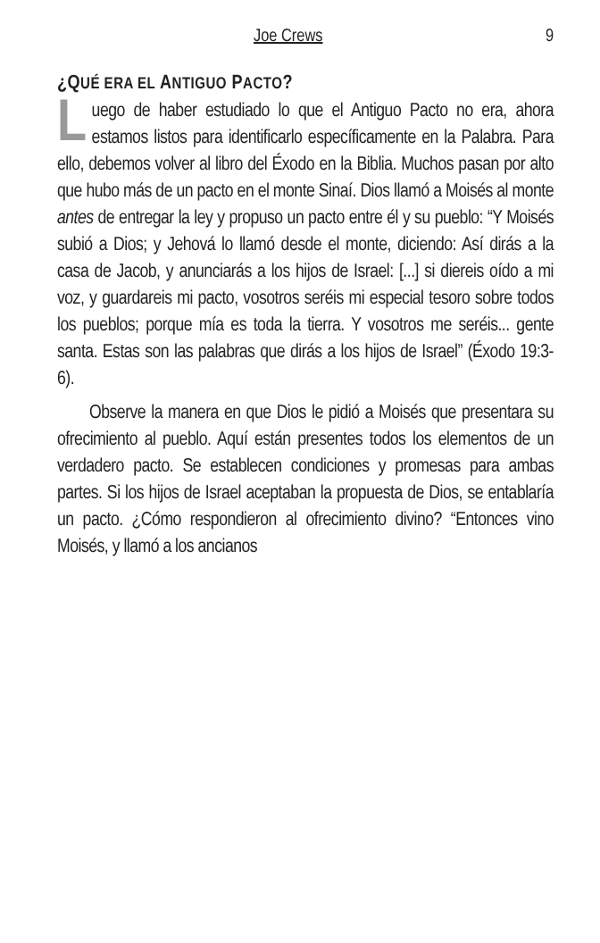Joe Crews 9
¿QUÉ ERA EL ANTIGUO PACTO?
Luego de haber estudiado lo que el Antiguo Pacto no era, ahora estamos listos para identificarlo específicamente en la Palabra. Para ello, debemos volver al libro del Éxodo en la Biblia. Muchos pasan por alto que hubo más de un pacto en el monte Sinaí. Dios llamó a Moisés al monte antes de entregar la ley y propuso un pacto entre él y su pueblo: “Y Moisés subió a Dios; y Jehová lo llamó desde el monte, diciendo: Así dirás a la casa de Jacob, y anunciarás a los hijos de Israel: [...] si diereis oído a mi voz, y guardareis mi pacto, vosotros seréis mi especial tesoro sobre todos los pueblos; porque mía es toda la tierra. Y vosotros me seréis... gente santa. Estas son las palabras que dirás a los hijos de Israel” (Éxodo 19:3-6).
Observe la manera en que Dios le pidió a Moisés que presentara su ofrecimiento al pueblo. Aquí están presentes todos los elementos de un verdadero pacto. Se establecen condiciones y promesas para ambas partes. Si los hijos de Israel aceptaban la propuesta de Dios, se entablaría un pacto. ¿Cómo respondieron al ofrecimiento divino? “Entonces vino Moisés, y llamó a los ancianos